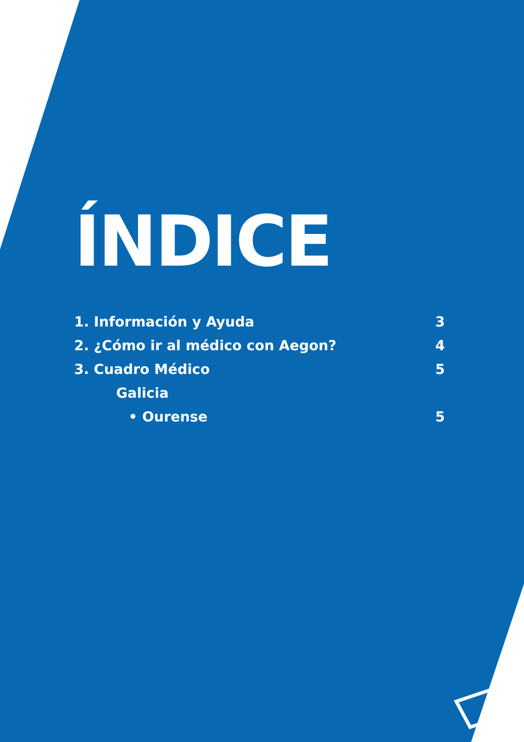ÍNDICE
1. Información y Ayuda 3
2. ¿Cómo ir al médico con Aegon? 4
3. Cuadro Médico 5
Galicia
• Ourense 5